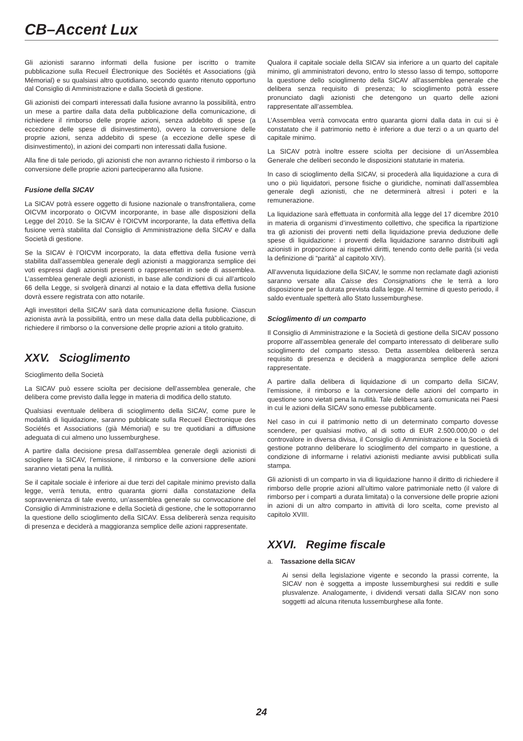CB–Accent Lux
Gli azionisti saranno informati della fusione per iscritto o tramite pubblicazione sulla Recueil Électronique des Sociétés et Associations (già Mémorial) e su qualsiasi altro quotidiano, secondo quanto ritenuto opportuno dal Consiglio di Amministrazione e dalla Società di gestione.
Gli azionisti dei comparti interessati dalla fusione avranno la possibilità, entro un mese a partire dalla data della pubblicazione della comunicazione, di richiedere il rimborso delle proprie azioni, senza addebito di spese (a eccezione delle spese di disinvestimento), ovvero la conversione delle proprie azioni, senza addebito di spese (a eccezione delle spese di disinvestimento), in azioni dei comparti non interessati dalla fusione.
Alla fine di tale periodo, gli azionisti che non avranno richiesto il rimborso o la conversione delle proprie azioni parteciperanno alla fusione.
Fusione della SICAV
La SICAV potrà essere oggetto di fusione nazionale o transfrontaliera, come OICVM incorporato o OICVM incorporante, in base alle disposizioni della Legge del 2010. Se la SICAV è l’OICVM incorporante, la data effettiva della fusione verrà stabilita dal Consiglio di Amministrazione della SICAV e dalla Società di gestione.
Se la SICAV è l’OICVM incorporato, la data effettiva della fusione verrà stabilita dall’assemblea generale degli azionisti a maggioranza semplice dei voti espressi dagli azionisti presenti o rappresentati in sede di assemblea. L’assemblea generale degli azionisti, in base alle condizioni di cui all’articolo 66 della Legge, si svolgerà dinanzi al notaio e la data effettiva della fusione dovrà essere registrata con atto notarile.
Agli investitori della SICAV sarà data comunicazione della fusione. Ciascun azionista avrà la possibilità, entro un mese dalla data della pubblicazione, di richiedere il rimborso o la conversione delle proprie azioni a titolo gratuito.
XXV. Scioglimento
Scioglimento della Società
La SICAV può essere sciolta per decisione dell’assemblea generale, che delibera come previsto dalla legge in materia di modifica dello statuto.
Qualsiasi eventuale delibera di scioglimento della SICAV, come pure le modalità di liquidazione, saranno pubblicate sulla Recueil Électronique des Sociétés et Associations (già Mémorial) e su tre quotidiani a diffusione adeguata di cui almeno uno lussemburghese.
A partire dalla decisione presa dall’assemblea generale degli azionisti di sciogliere la SICAV, l’emissione, il rimborso e la conversione delle azioni saranno vietati pena la nullità.
Se il capitale sociale è inferiore ai due terzi del capitale minimo previsto dalla legge, verrà tenuta, entro quaranta giorni dalla constatazione della sopravvenienza di tale evento, un’assemblea generale su convocazione del Consiglio di Amministrazione e della Società di gestione, che le sottoporranno la questione dello scioglimento della SICAV. Essa delibererà senza requisito di presenza e deciderà a maggioranza semplice delle azioni rappresentate.
Qualora il capitale sociale della SICAV sia inferiore a un quarto del capitale minimo, gli amministratori devono, entro lo stesso lasso di tempo, sottoporre la questione dello scioglimento della SICAV all’assemblea generale che delibera senza requisito di presenza; lo scioglimento potrà essere pronunciato dagli azionisti che detengono un quarto delle azioni rappresentate all’assemblea.
L’Assemblea verrà convocata entro quaranta giorni dalla data in cui si è constatato che il patrimonio netto è inferiore a due terzi o a un quarto del capitale minimo.
La SICAV potrà inoltre essere sciolta per decisione di un’Assemblea Generale che deliberi secondo le disposizioni statutarie in materia.
In caso di scioglimento della SICAV, si procederà alla liquidazione a cura di uno o più liquidatori, persone fisiche o giuridiche, nominati dall’assemblea generale degli azionisti, che ne determinerà altresì i poteri e la remunerazione.
La liquidazione sarà effettuata in conformità alla legge del 17 dicembre 2010 in materia di organismi d’investimento collettivo, che specifica la ripartizione tra gli azionisti dei proventi netti della liquidazione previa deduzione delle spese di liquidazione: i proventi della liquidazione saranno distribuiti agli azionisti in proporzione ai rispettivi diritti, tenendo conto delle parità (si veda la definizione di “parità” al capitolo XIV).
All’avvenuta liquidazione della SICAV, le somme non reclamate dagli azionisti saranno versate alla Caisse des Consignations che le terrà a loro disposizione per la durata prevista dalla legge. Al termine di questo periodo, il saldo eventuale spetterà allo Stato lussemburghese.
Scioglimento di un comparto
Il Consiglio di Amministrazione e la Società di gestione della SICAV possono proporre all’assemblea generale del comparto interessato di deliberare sullo scioglimento del comparto stesso. Detta assemblea delibererà senza requisito di presenza e deciderà a maggioranza semplice delle azioni rappresentate.
A partire dalla delibera di liquidazione di un comparto della SICAV, l’emissione, il rimborso e la conversione delle azioni del comparto in questione sono vietati pena la nullità. Tale delibera sarà comunicata nei Paesi in cui le azioni della SICAV sono emesse pubblicamente.
Nel caso in cui il patrimonio netto di un determinato comparto dovesse scendere, per qualsiasi motivo, al di sotto di EUR 2.500.000,00 o del controvalore in diversa divisa, il Consiglio di Amministrazione e la Società di gestione potranno deliberare lo scioglimento del comparto in questione, a condizione di informarne i relativi azionisti mediante avvisi pubblicati sulla stampa.
Gli azionisti di un comparto in via di liquidazione hanno il diritto di richiedere il rimborso delle proprie azioni all’ultimo valore patrimoniale netto (il valore di rimborso per i comparti a durata limitata) o la conversione delle proprie azioni in azioni di un altro comparto in attività di loro scelta, come previsto al capitolo XVIII.
XXVI. Regime fiscale
a. Tassazione della SICAV
Ai sensi della legislazione vigente e secondo la prassi corrente, la SICAV non è soggetta a imposte lussemburghesi sui redditi e sulle plusvalenze. Analogamente, i dividendi versati dalla SICAV non sono soggetti ad alcuna ritenuta lussemburghese alla fonte.
24